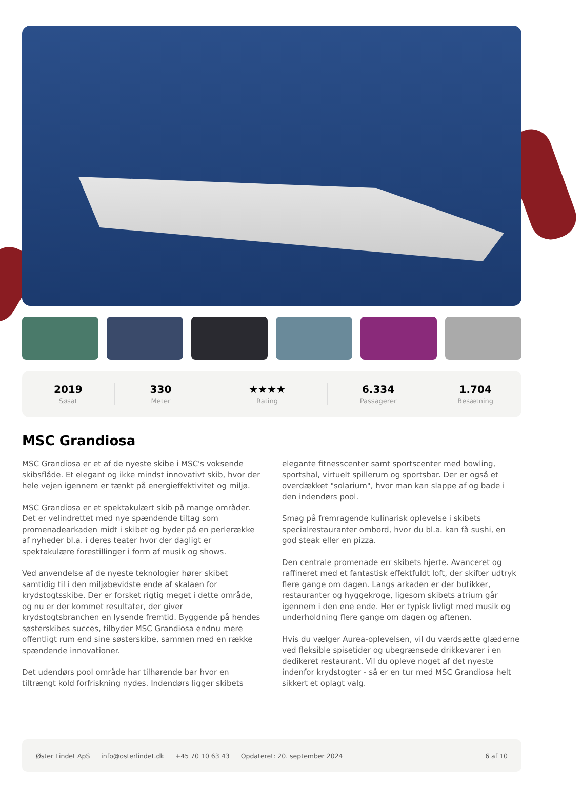2019
Søsat
330
Meter
★★★★
Rating
6.334
Passagerer
1.704
Besætning
MSC Grandiosa
MSC Grandiosa er et af de nyeste skibe i MSC's voksende skibsflåde. Et elegant og ikke mindst innovativt skib, hvor der hele vejen igennem er tænkt på energieffektivitet og miljø.
MSC Grandiosa er et spektakulært skib på mange områder. Det er velindrettet med nye spændende tiltag som promenadearkaden midt i skibet og byder på en perlerække af nyheder bl.a. i deres teater hvor der dagligt er spektakulære forestillinger i form af musik og shows.
Ved anvendelse af de nyeste teknologier hører skibet samtidig til i den miljøbevidste ende af skalaen for krydstogtsskibe. Der er forsket rigtig meget i dette område, og nu er der kommet resultater, der giver krydstogtsbranchen en lysende fremtid. Byggende på hendes søsterskibes succes, tilbyder MSC Grandiosa endnu mere offentligt rum end sine søsterskibe, sammen med en række spændende innovationer.
Det udendørs pool område har tilhørende bar hvor en tiltrængt kold forfriskning nydes. Indendørs ligger skibets elegante fitnesscenter samt sportscenter med bowling, sportshal, virtuelt spillerum og sportsbar. Der er også et overdækket "solarium", hvor man kan slappe af og bade i den indendørs pool.
Smag på fremragende kulinarisk oplevelse i skibets specialrestauranter ombord, hvor du bl.a. kan få sushi, en god steak eller en pizza.
Den centrale promenade err skibets hjerte. Avanceret og raffineret med et fantastisk effektfuldt loft, der skifter udtryk flere gange om dagen. Langs arkaden er der butikker, restauranter og hyggekroge, ligesom skibets atrium går igennem i den ene ende. Her er typisk livligt med musik og underholdning flere gange om dagen og aftenen.
Hvis du vælger Aurea-oplevelsen, vil du værdsætte glæderne ved fleksible spisetider og ubegrænsede drikkevarer i en dedikeret restaurant. Vil du opleve noget af det nyeste indenfor krydstogter - så er en tur med MSC Grandiosa helt sikkert et oplagt valg.
Øster Lindet ApS info@osterlindet.dk +45 70 10 63 43 Opdateret: 20. september 2024 6 af 10